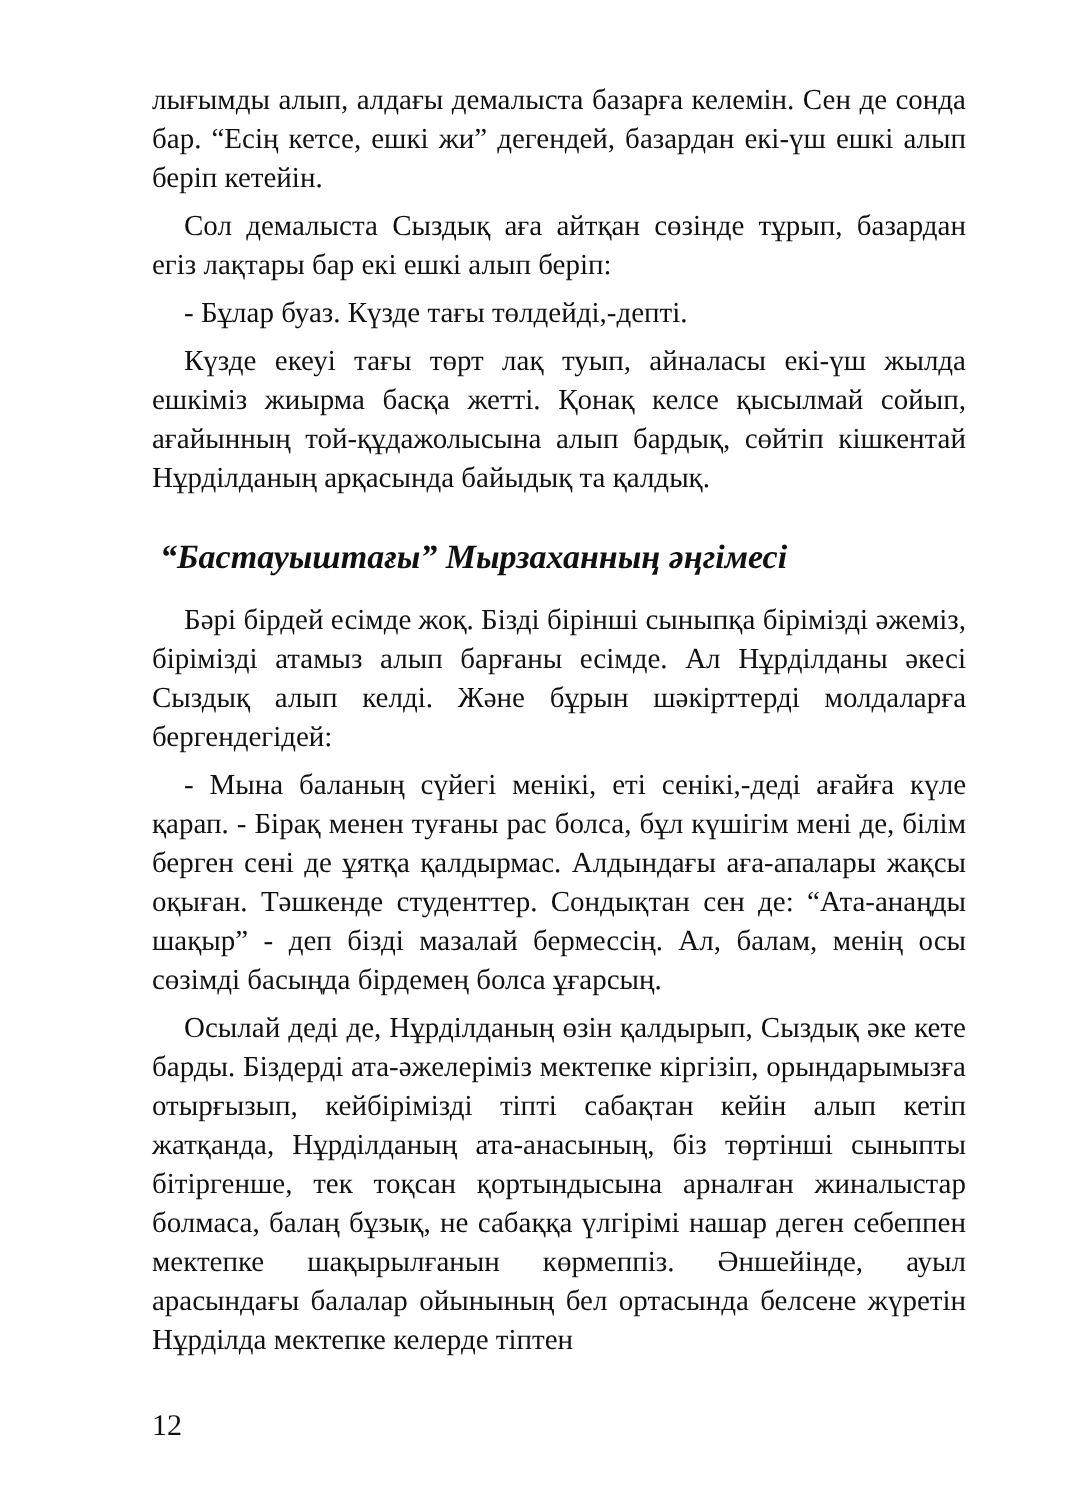лығымды алып, алдағы демалыста базарға келемін. Сен де сонда бар. “Есің кетсе, ешкі жи” дегендей, базардан екі-үш ешкі алып беріп кетейін.
Сол демалыста Сыздық аға айтқан сөзінде тұрып, базардан егіз лақтары бар екі ешкі алып беріп:
- Бұлар буаз. Күзде тағы төлдейді,-депті.
Күзде екеуі тағы төрт лақ туып, айналасы екі-үш жылда ешкіміз жиырма басқа жетті. Қонақ келсе қысылмай сойып, ағайынның той-құдажолысына алып бардық, сөйтіп кішкентай Нұрділданың арқасында байыдық та қалдық.
“Бастауыштағы” Мырзаханның әңгімесі
Бәрі бірдей есімде жоқ. Бізді бірінші сыныпқа бірімізді әжеміз, бірімізді атамыз алып барғаны есімде. Ал Нұрділданы әкесі Сыздық алып келді. Және бұрын шәкірттерді молдаларға бергендегідей:
- Мына баланың сүйегі менікі, еті сенікі,-деді ағайға күле қарап. - Бірақ менен туғаны рас болса, бұл күшігім мені де, білім берген сені де ұятқа қалдырмас. Алдындағы аға-апалары жақсы оқыған. Тәшкенде студенттер. Сондықтан сен де: “Ата-анаңды шақыр” - деп бізді мазалай бермессің. Ал, балам, менің осы сөзімді басыңда бірдемең болса ұғарсың.
Осылай деді де, Нұрділданың өзін қалдырып, Сыздық әке кете барды. Біздерді ата-әжелеріміз мектепке кіргізіп, орындарымызға отырғызып, кейбірімізді тіпті сабақтан кейін алып кетіп жатқанда, Нұрділданың ата-анасының, біз төртінші сыныпты бітіргенше, тек тоқсан қортындысына арналған жиналыстар болмаса, балаң бұзық, не сабаққа үлгірімі нашар деген себеппен мектепке шақырылғанын көрмеппіз. Әншейінде, ауыл арасындағы балалар ойынының бел ортасында белсене жүретін Нұрділда мектепке келерде тіптен
12